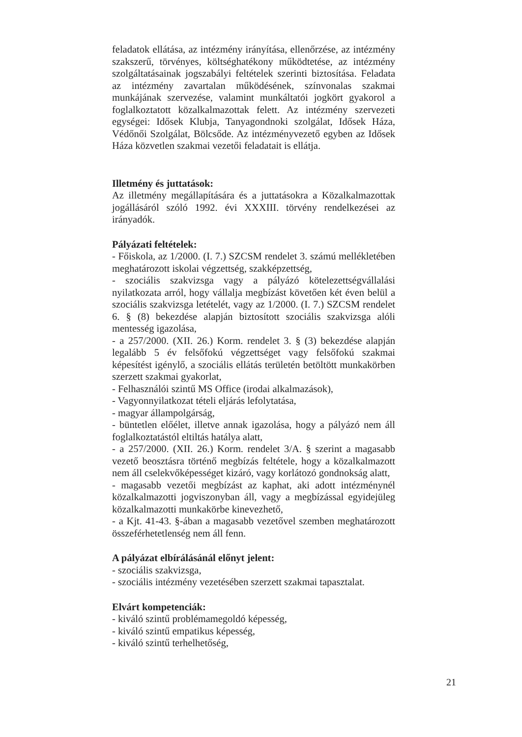feladatok ellátása, az intézmény irányítása, ellenőrzése, az intézmény szakszerű, törvényes, költséghatékony működtetése, az intézmény szolgáltatásainak jogszabályi feltételek szerinti biztosítása. Feladata az intézmény zavartalan működésének, színvonalas szakmai munkájának szervezése, valamint munkáltatói jogkört gyakorol a foglalkoztatott közalkalmazottak felett. Az intézmény szervezeti egységei: Idősek Klubja, Tanyagondnoki szolgálat, Idősek Háza, Védőnői Szolgálat, Bölcsőde. Az intézményvezető egyben az Idősek Háza közvetlen szakmai vezetői feladatait is ellátja.
Illetmény és juttatások:
Az illetmény megállapítására és a juttatásokra a Közalkalmazottak jogállásáról szóló 1992. évi XXXIII. törvény rendelkezései az irányadók.
Pályázati feltételek:
- Főiskola, az 1/2000. (I. 7.) SZCSM rendelet 3. számú mellékletében meghatározott iskolai végzettség, szakképzettség,
- szociális szakvizsga vagy a pályázó kötelezettségvállalási nyilatkozata arról, hogy vállalja megbízást követően két éven belül a szociális szakvizsga letételét, vagy az 1/2000. (I. 7.) SZCSM rendelet 6. § (8) bekezdése alapján biztosított szociális szakvizsga alóli mentesség igazolása,
- a 257/2000. (XII. 26.) Korm. rendelet 3. § (3) bekezdése alapján legalább 5 év felsőfokú végzettséget vagy felsőfokú szakmai képesítést igénylő, a szociális ellátás területén betöltött munkakörben szerzett szakmai gyakorlat,
- Felhasználói szintű MS Office (irodai alkalmazások),
- Vagyonnyilatkozat tételi eljárás lefolytatása,
- magyar állampolgárság,
- büntetlen előélet, illetve annak igazolása, hogy a pályázó nem áll foglalkoztatástól eltiltás hatálya alatt,
- a 257/2000. (XII. 26.) Korm. rendelet 3/A. § szerint a magasabb vezető beosztásra történő megbízás feltétele, hogy a közalkalmazott nem áll cselekvőképességet kizáró, vagy korlátozó gondnokság alatt,
- magasabb vezetői megbízást az kaphat, aki adott intézménynél közalkalmazotti jogviszonyban áll, vagy a megbízással egyidejüleg közalkalmazotti munkakörbe kinevezhető,
- a Kjt. 41-43. §-ában a magasabb vezetővel szemben meghatározott összeférhetetlenség nem áll fenn.
A pályázat elbírálásánál előnyt jelent:
- szociális szakvizsga,
- szociális intézmény vezetésében szerzett szakmai tapasztalat.
Elvárt kompetenciák:
- kiváló szintű problémamegoldó képesség,
- kiváló szintű empatikus képesség,
- kiváló szintű terhelhetőség,
21